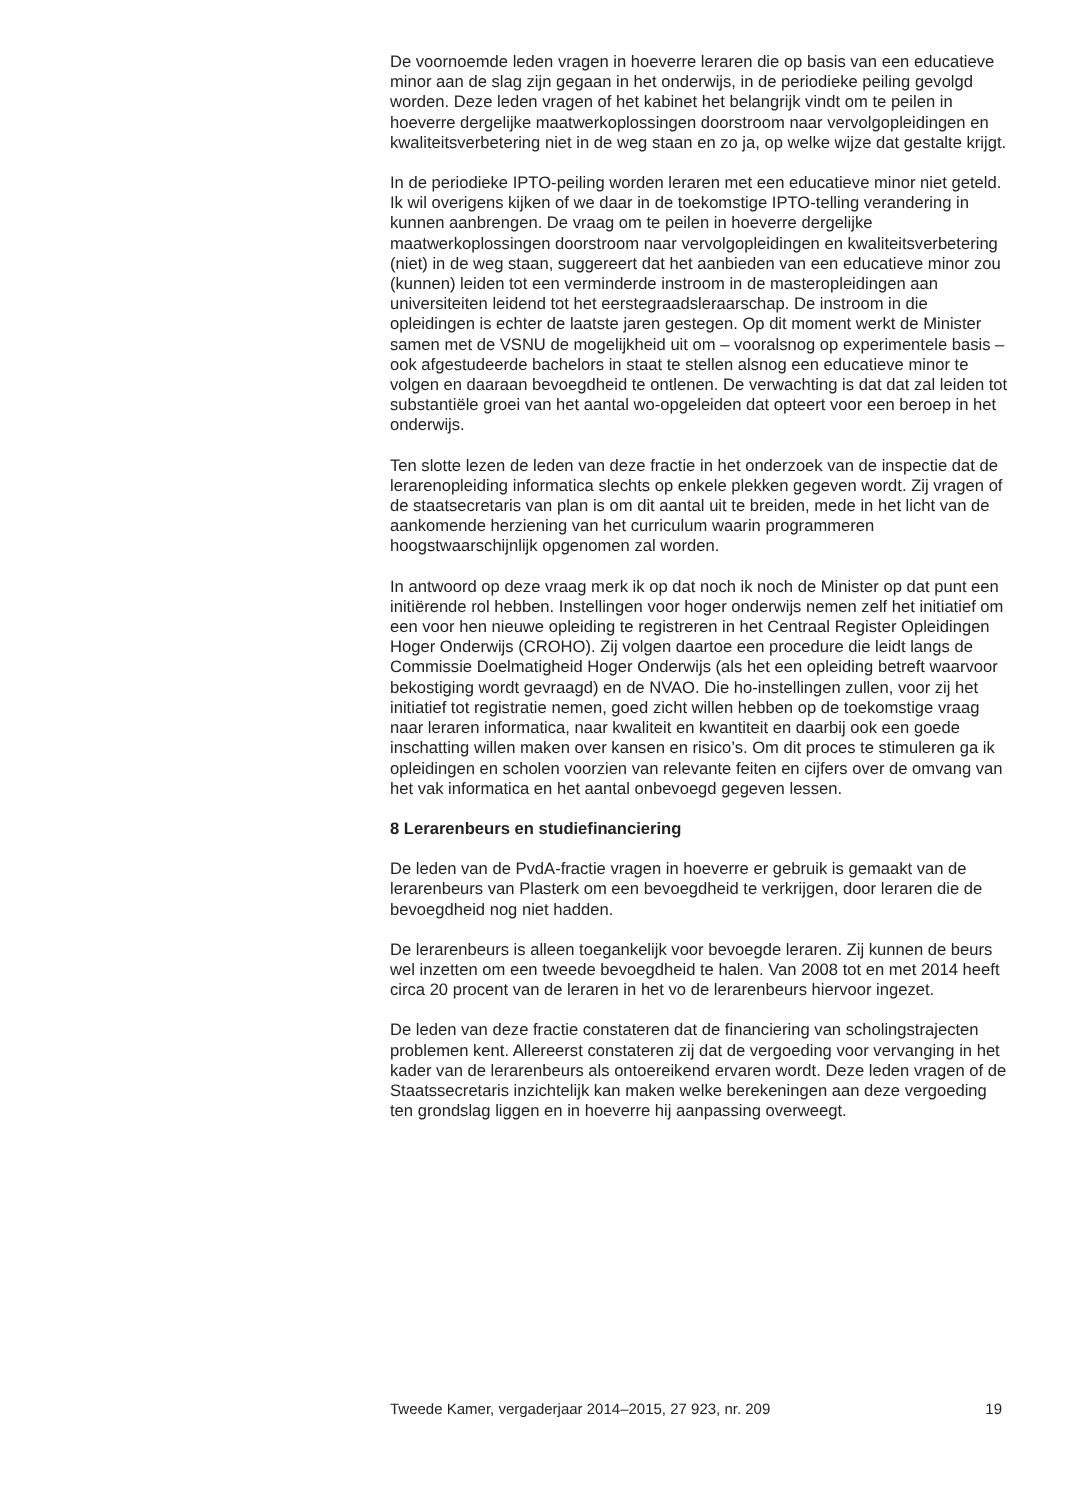De voornoemde leden vragen in hoeverre leraren die op basis van een educatieve minor aan de slag zijn gegaan in het onderwijs, in de periodieke peiling gevolgd worden. Deze leden vragen of het kabinet het belangrijk vindt om te peilen in hoeverre dergelijke maatwerkoplossingen doorstroom naar vervolgopleidingen en kwaliteitsverbetering niet in de weg staan en zo ja, op welke wijze dat gestalte krijgt.
In de periodieke IPTO-peiling worden leraren met een educatieve minor niet geteld. Ik wil overigens kijken of we daar in de toekomstige IPTO-telling verandering in kunnen aanbrengen. De vraag om te peilen in hoeverre dergelijke maatwerkoplossingen doorstroom naar vervolgopleidingen en kwaliteitsverbetering (niet) in de weg staan, suggereert dat het aanbieden van een educatieve minor zou (kunnen) leiden tot een verminderde instroom in de masteropleidingen aan universiteiten leidend tot het eerstegraadsleraarschap. De instroom in die opleidingen is echter de laatste jaren gestegen. Op dit moment werkt de Minister samen met de VSNU de mogelijkheid uit om – vooralsnog op experimentele basis – ook afgestudeerde bachelors in staat te stellen alsnog een educatieve minor te volgen en daaraan bevoegdheid te ontlenen. De verwachting is dat dat zal leiden tot substantiële groei van het aantal wo-opgeleiden dat opteert voor een beroep in het onderwijs.
Ten slotte lezen de leden van deze fractie in het onderzoek van de inspectie dat de lerarenopleiding informatica slechts op enkele plekken gegeven wordt. Zij vragen of de staatsecretaris van plan is om dit aantal uit te breiden, mede in het licht van de aankomende herziening van het curriculum waarin programmeren hoogstwaarschijnlijk opgenomen zal worden.
In antwoord op deze vraag merk ik op dat noch ik noch de Minister op dat punt een initiërende rol hebben. Instellingen voor hoger onderwijs nemen zelf het initiatief om een voor hen nieuwe opleiding te registreren in het Centraal Register Opleidingen Hoger Onderwijs (CROHO). Zij volgen daartoe een procedure die leidt langs de Commissie Doelmatigheid Hoger Onderwijs (als het een opleiding betreft waarvoor bekostiging wordt gevraagd) en de NVAO. Die ho-instellingen zullen, voor zij het initiatief tot registratie nemen, goed zicht willen hebben op de toekomstige vraag naar leraren informatica, naar kwaliteit en kwantiteit en daarbij ook een goede inschatting willen maken over kansen en risico’s. Om dit proces te stimuleren ga ik opleidingen en scholen voorzien van relevante feiten en cijfers over de omvang van het vak informatica en het aantal onbevoegd gegeven lessen.
8 Lerarenbeurs en studiefinanciering
De leden van de PvdA-fractie vragen in hoeverre er gebruik is gemaakt van de lerarenbeurs van Plasterk om een bevoegdheid te verkrijgen, door leraren die de bevoegdheid nog niet hadden.
De lerarenbeurs is alleen toegankelijk voor bevoegde leraren. Zij kunnen de beurs wel inzetten om een tweede bevoegdheid te halen. Van 2008 tot en met 2014 heeft circa 20 procent van de leraren in het vo de lerarenbeurs hiervoor ingezet.
De leden van deze fractie constateren dat de financiering van scholingstrajecten problemen kent. Allereerst constateren zij dat de vergoeding voor vervanging in het kader van de lerarenbeurs als ontoereikend ervaren wordt. Deze leden vragen of de Staatssecretaris inzichtelijk kan maken welke berekeningen aan deze vergoeding ten grondslag liggen en in hoeverre hij aanpassing overweegt.
Tweede Kamer, vergaderjaar 2014–2015, 27 923, nr. 209 19